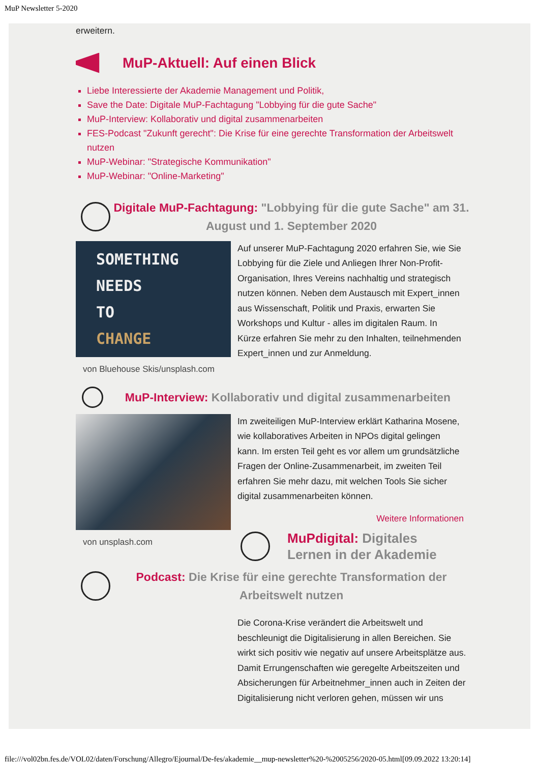MuP Newsletter 5-2020
erweitern.
MuP-Aktuell: Auf einen Blick
Liebe Interessierte der Akademie Management und Politik,
Save the Date: Digitale MuP-Fachtagung "Lobbying für die gute Sache"
MuP-Interview: Kollaborativ und digital zusammenarbeiten
FES-Podcast "Zukunft gerecht": Die Krise für eine gerechte Transformation der Arbeitswelt nutzen
MuP-Webinar: "Strategische Kommunikation"
MuP-Webinar: "Online-Marketing"
Digitale MuP-Fachtagung: "Lobbying für die gute Sache" am 31. August und 1. September 2020
SOMETHING
NEEDS
TO
CHANGE
von Bluehouse Skis/unsplash.com
Auf unserer MuP-Fachtagung 2020 erfahren Sie, wie Sie Lobbying für die Ziele und Anliegen Ihrer Non-Profit-Organisation, Ihres Vereins nachhaltig und strategisch nutzen können. Neben dem Austausch mit Expert_innen aus Wissenschaft, Politik und Praxis, erwarten Sie Workshops und Kultur - alles im digitalen Raum. In Kürze erfahren Sie mehr zu den Inhalten, teilnehmenden Expert_innen und zur Anmeldung.
MuP-Interview: Kollaborativ und digital zusammenarbeiten
von unsplash.com
Im zweiteiligen MuP-Interview erklärt Katharina Mosene, wie kollaboratives Arbeiten in NPOs digital gelingen kann. Im ersten Teil geht es vor allem um grundsätzliche Fragen der Online-Zusammenarbeit, im zweiten Teil erfahren Sie mehr dazu, mit welchen Tools Sie sicher digital zusammenarbeiten können.
Weitere Informationen
MuPdigital: Digitales Lernen in der Akademie
Podcast: Die Krise für eine gerechte Transformation der Arbeitswelt nutzen
Die Corona-Krise verändert die Arbeitswelt und beschleunigt die Digitalisierung in allen Bereichen. Sie wirkt sich positiv wie negativ auf unsere Arbeitsplätze aus. Damit Errungenschaften wie geregelte Arbeitszeiten und Absicherungen für Arbeitnehmer_innen auch in Zeiten der Digitalisierung nicht verloren gehen, müssen wir uns
file:///vol02bn.fes.de/VOL02/daten/Forschung/Allegro/Ejournal/De-fes/akademie__mup-newsletter%20-%2005256/2020-05.html[09.09.2022 13:20:14]